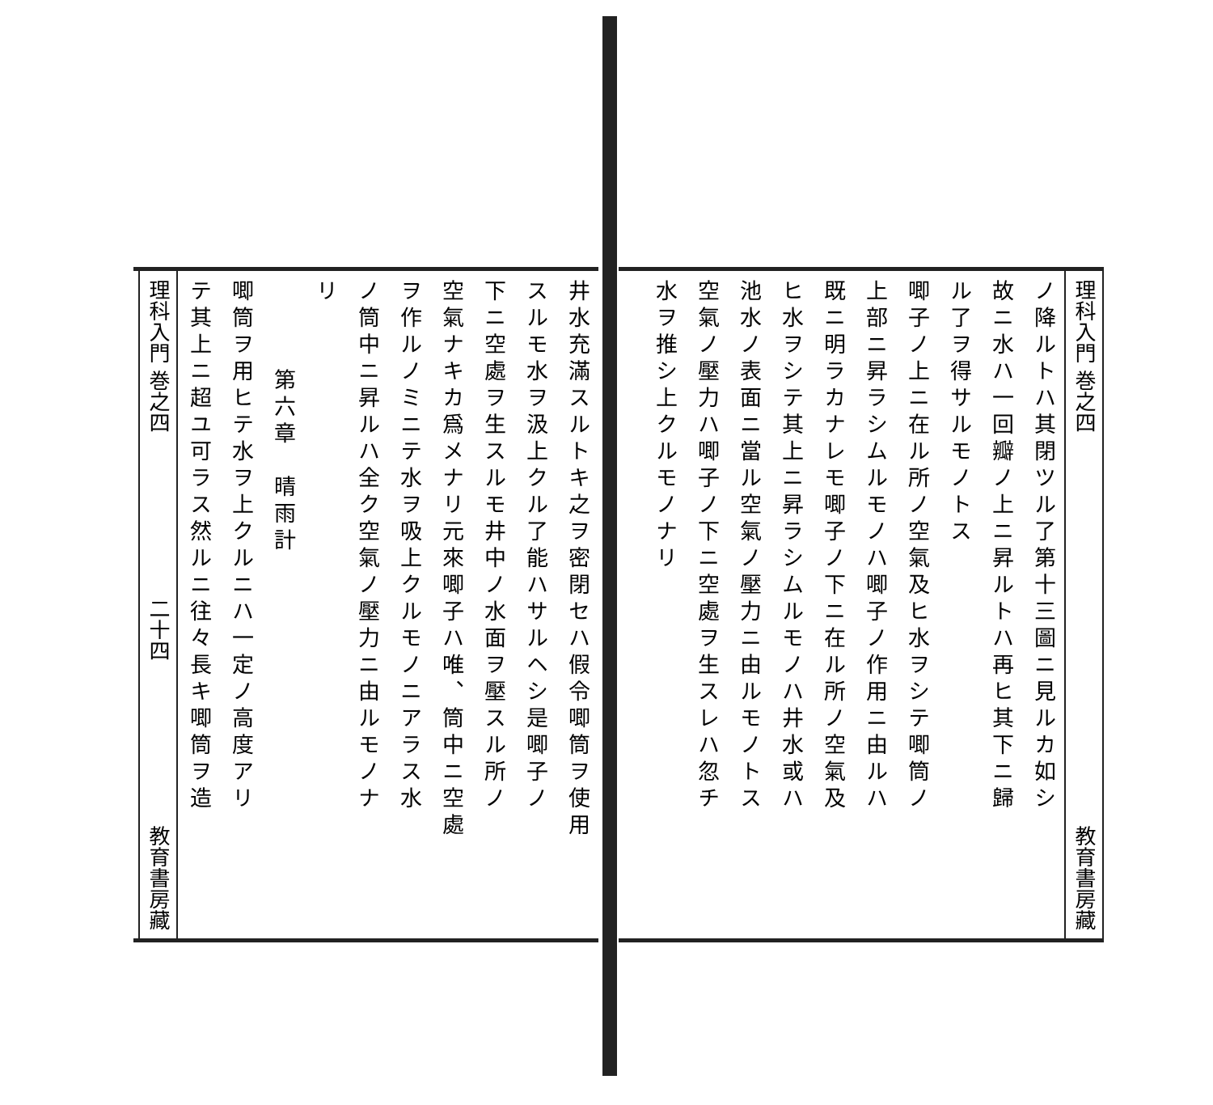理科入門 巻之四 教育書房藏
ノ降ルトハ其閉ツル了第十三圖ニ見ルカ如シ
故ニ水ハ一回瓣ノ上ニ昇ルトハ再ヒ其下ニ歸
ル了ヲ得サルモノトス
唧子ノ上ニ在ル所ノ空氣及ヒ水ヲシテ唧筒ノ
上部ニ昇ラシムルモノハ唧子ノ作用ニ由ルハ
既ニ明ラカナレモ唧子ノ下ニ在ル所ノ空氣及
ヒ水ヲシテ其上ニ昇ラシムルモノハ井水或ハ
池水ノ表面ニ當ル空氣ノ壓力ニ由ルモノトス
空氣ノ壓力ハ唧子ノ下ニ空處ヲ生スレハ忽チ
水ヲ推シ上クルモノナリ
井水充滿スルトキ之ヲ密閉セハ假令唧筒ヲ使用
スルモ水ヲ汲上クル了能ハサルヘシ是唧子ノ
下ニ空處ヲ生スルモ井中ノ水面ヲ壓スル所ノ
空氣ナキカ爲メナリ元來唧子ハ唯、筒中ニ空處
ヲ作ルノミニテ水ヲ吸上クルモノニアラス水
ノ筒中ニ昇ルハ全ク空氣ノ壓力ニ由ルモノナ
リ
第六章　晴雨計
唧筒ヲ用ヒテ水ヲ上クルニハ一定ノ高度アリ
テ其上ニ超ユ可ラス然ルニ往々長キ唧筒ヲ造
理科入門 巻之四 二十四 教育書房藏